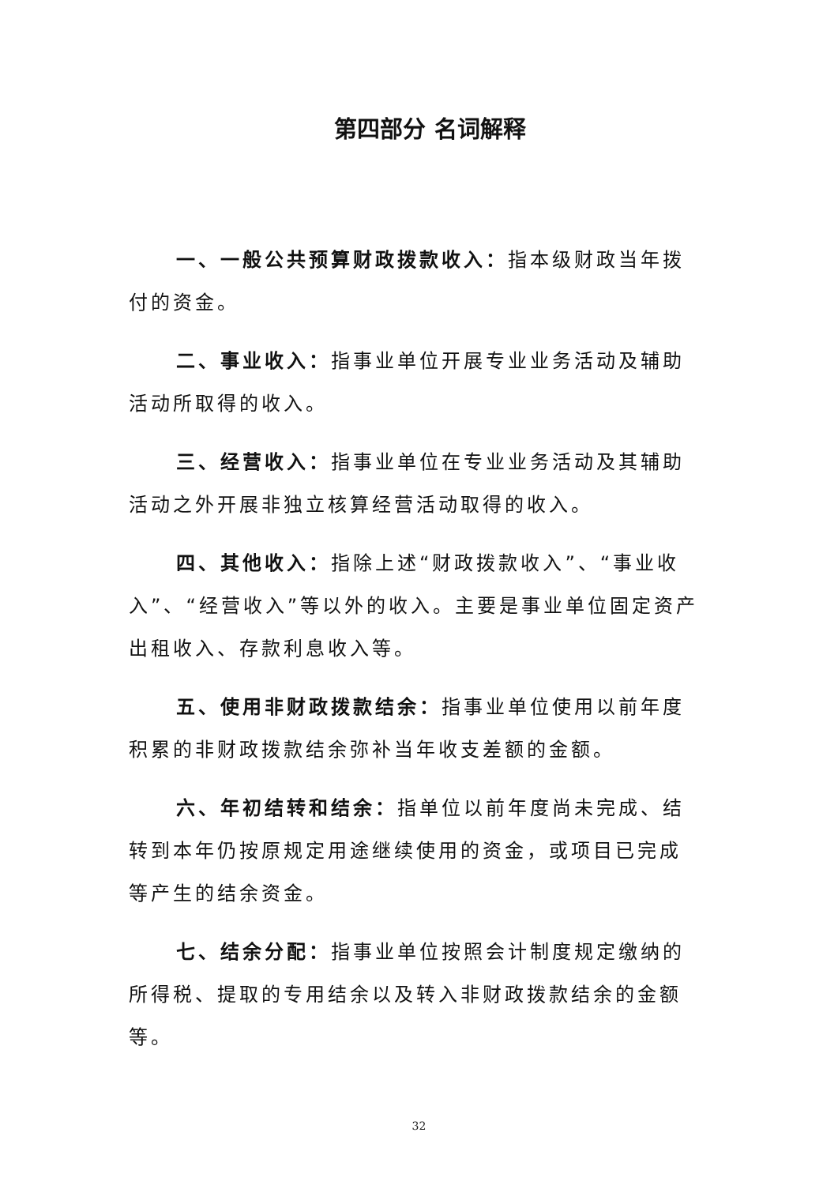第四部分 名词解释
一、一般公共预算财政拨款收入：指本级财政当年拨付的资金。
二、事业收入：指事业单位开展专业业务活动及辅助活动所取得的收入。
三、经营收入：指事业单位在专业业务活动及其辅助活动之外开展非独立核算经营活动取得的收入。
四、其他收入：指除上述“财政拨款收入”、“事业收入”、“经营收入”等以外的收入。主要是事业单位固定资产出租收入、存款利息收入等。
五、使用非财政拨款结余：指事业单位使用以前年度积累的非财政拨款结余弥补当年收支差额的金额。
六、年初结转和结余：指单位以前年度尚未完成、结转到本年仍按原规定用途继续使用的资金，或项目已完成等产生的结余资金。
七、结余分配：指事业单位按照会计制度规定缴纳的所得税、提取的专用结余以及转入非财政拨款结余的金额等。
32